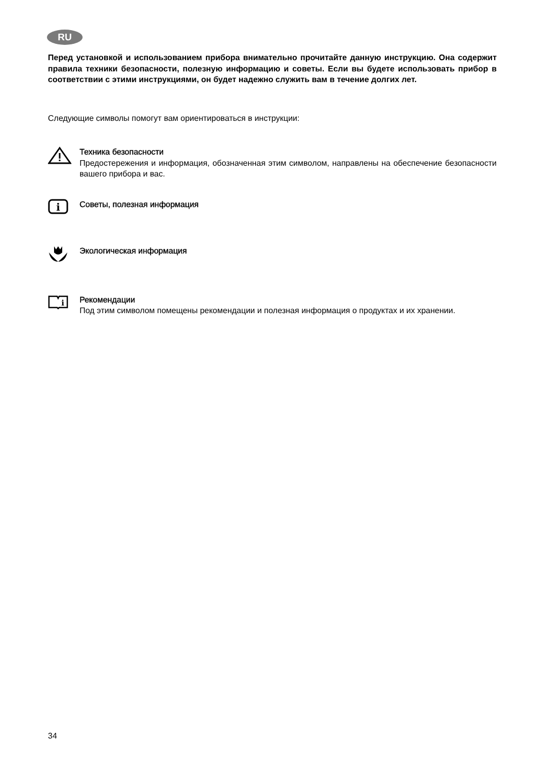RU
Перед установкой и использованием прибора внимательно прочитайте данную инструкцию. Она содержит правила техники безопасности, полезную информацию и советы. Если вы будете использовать прибор в соответствии с этими инструкциями, он будет надежно служить вам в течение долгих лет.
Следующие символы помогут вам ориентироваться в инструкции:
Техника безопасности
Предостережения и информация, обозначенная этим символом, направлены на обеспечение безопасности вашего прибора и вас.
i
Советы, полезная информация
Экологическая информация
i
Рекомендации
Под этим символом помещены рекомендации и полезная информация о продуктах и их хранении.
34